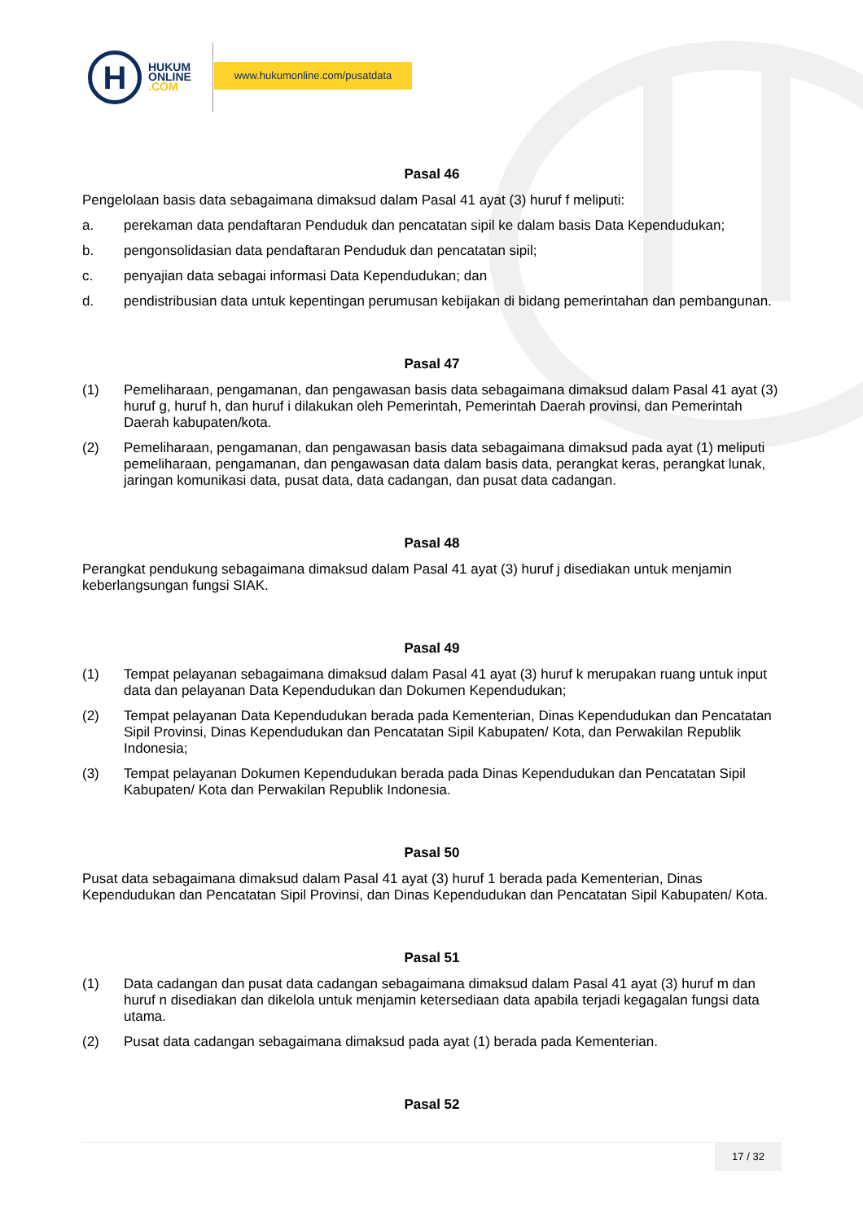H
HUKUM
ONLINE
.COM
www.hukumonline.com/pusatdata
Pasal 46
Pengelolaan basis data sebagaimana dimaksud dalam Pasal 41 ayat (3) huruf f meliputi:
a. perekaman data pendaftaran Penduduk dan pencatatan sipil ke dalam basis Data Kependudukan;
b. pengonsolidasian data pendaftaran Penduduk dan pencatatan sipil;
c. penyajian data sebagai informasi Data Kependudukan; dan
d. pendistribusian data untuk kepentingan perumusan kebijakan di bidang pemerintahan dan pembangunan.
Pasal 47
(1) Pemeliharaan, pengamanan, dan pengawasan basis data sebagaimana dimaksud dalam Pasal 41 ayat (3) huruf g, huruf h, dan huruf i dilakukan oleh Pemerintah, Pemerintah Daerah provinsi, dan Pemerintah Daerah kabupaten/kota.
(2) Pemeliharaan, pengamanan, dan pengawasan basis data sebagaimana dimaksud pada ayat (1) meliputi pemeliharaan, pengamanan, dan pengawasan data dalam basis data, perangkat keras, perangkat lunak, jaringan komunikasi data, pusat data, data cadangan, dan pusat data cadangan.
Pasal 48
Perangkat pendukung sebagaimana dimaksud dalam Pasal 41 ayat (3) huruf j disediakan untuk menjamin keberlangsungan fungsi SIAK.
Pasal 49
(1) Tempat pelayanan sebagaimana dimaksud dalam Pasal 41 ayat (3) huruf k merupakan ruang untuk input data dan pelayanan Data Kependudukan dan Dokumen Kependudukan;
(2) Tempat pelayanan Data Kependudukan berada pada Kementerian, Dinas Kependudukan dan Pencatatan Sipil Provinsi, Dinas Kependudukan dan Pencatatan Sipil Kabupaten/ Kota, dan Perwakilan Republik Indonesia;
(3) Tempat pelayanan Dokumen Kependudukan berada pada Dinas Kependudukan dan Pencatatan Sipil Kabupaten/ Kota dan Perwakilan Republik Indonesia.
Pasal 50
Pusat data sebagaimana dimaksud dalam Pasal 41 ayat (3) huruf 1 berada pada Kementerian, Dinas Kependudukan dan Pencatatan Sipil Provinsi, dan Dinas Kependudukan dan Pencatatan Sipil Kabupaten/ Kota.
Pasal 51
(1) Data cadangan dan pusat data cadangan sebagaimana dimaksud dalam Pasal 41 ayat (3) huruf m dan huruf n disediakan dan dikelola untuk menjamin ketersediaan data apabila terjadi kegagalan fungsi data utama.
(2) Pusat data cadangan sebagaimana dimaksud pada ayat (1) berada pada Kementerian.
Pasal 52
17 / 32